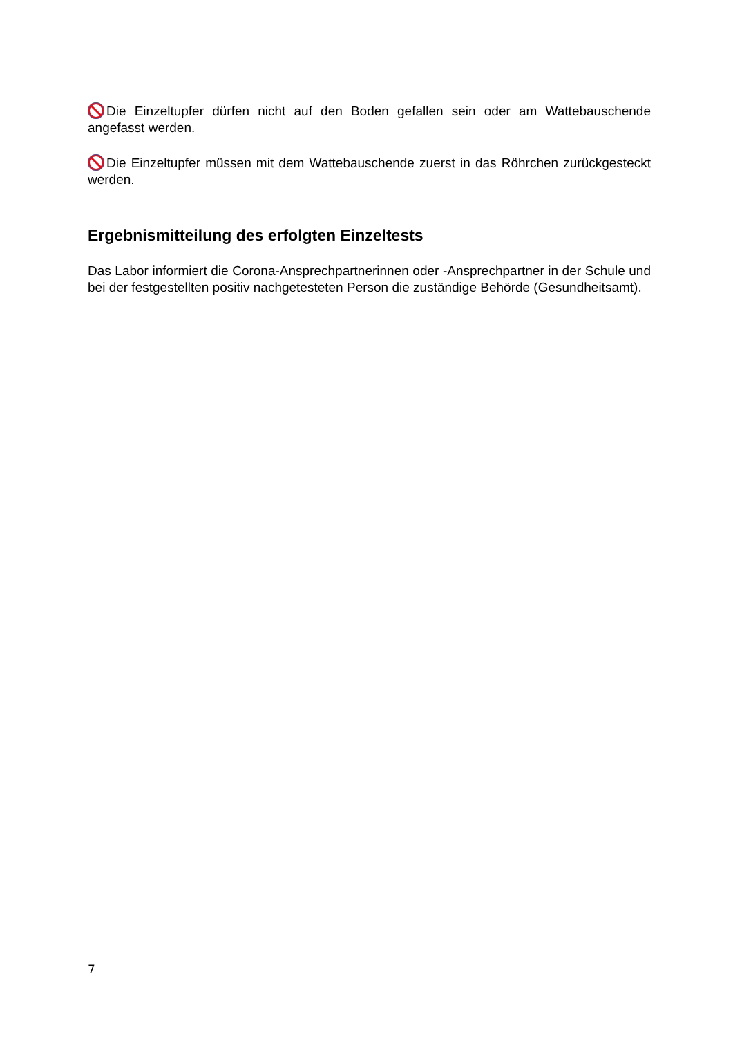Die Einzeltupfer dürfen nicht auf den Boden gefallen sein oder am Wattebau­schende angefasst werden.
Die Einzeltupfer müssen mit dem Wattebauschende zuerst in das Röhrchen zu­rückgesteckt werden.
Ergebnismitteilung des erfolgten Einzeltests
Das Labor informiert die Corona-Ansprechpartnerinnen oder -Ansprechpartner in der Schule und bei der festgestellten positiv nachgetesteten Person die zuständige Be­hörde (Gesundheitsamt).
7